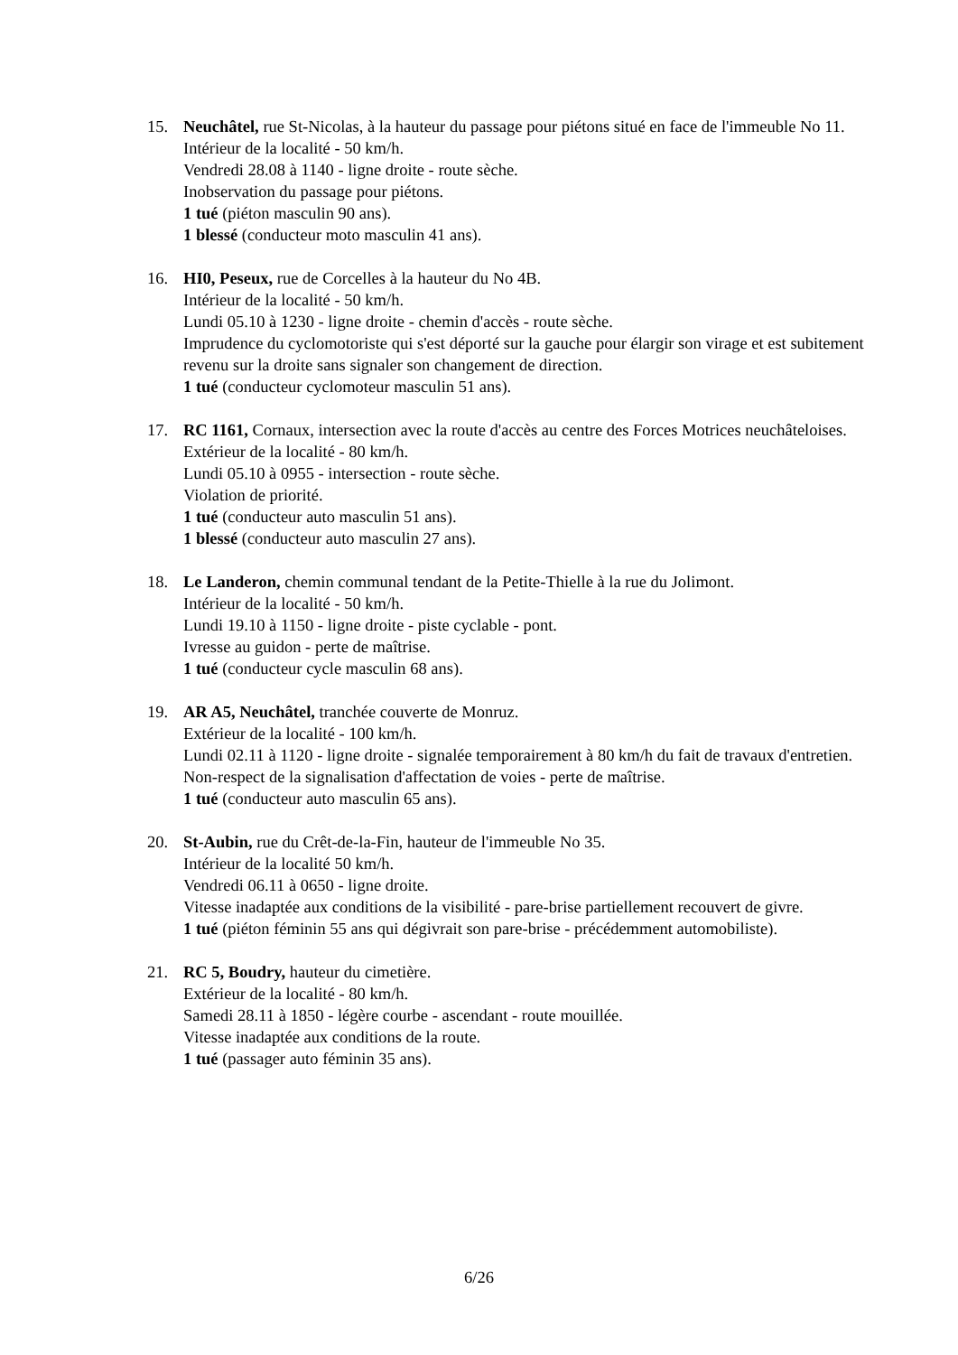15. Neuchâtel, rue St-Nicolas, à la hauteur du passage pour piétons situé en face de l'immeuble No 11.
Intérieur de la localité - 50 km/h.
Vendredi 28.08 à 1140 - ligne droite - route sèche.
Inobservation du passage pour piétons.
1 tué (piéton masculin 90 ans).
1 blessé (conducteur moto masculin 41 ans).
16. HI0, Peseux, rue de Corcelles à la hauteur du No 4B.
Intérieur de la localité - 50 km/h.
Lundi 05.10 à 1230 - ligne droite - chemin d'accès - route sèche.
Imprudence du cyclomotoriste qui s'est déporté sur la gauche pour élargir son virage et est subitement revenu sur la droite sans signaler son changement de direction.
1 tué (conducteur cyclomoteur masculin 51 ans).
17. RC 1161, Cornaux, intersection avec la route d'accès au centre des Forces Motrices neuchâteloises.
Extérieur de la localité - 80 km/h.
Lundi 05.10 à 0955 - intersection - route sèche.
Violation de priorité.
1 tué (conducteur auto masculin 51 ans).
1 blessé (conducteur auto masculin 27 ans).
18. Le Landeron, chemin communal tendant de la Petite-Thielle à la rue du Jolimont.
Intérieur de la localité - 50 km/h.
Lundi 19.10 à 1150 - ligne droite - piste cyclable - pont.
Ivresse au guidon - perte de maîtrise.
1 tué (conducteur cycle masculin 68 ans).
19. AR A5, Neuchâtel, tranchée couverte de Monruz.
Extérieur de la localité - 100 km/h.
Lundi 02.11 à 1120 - ligne droite - signalée temporairement à 80 km/h du fait de travaux d'entretien.
Non-respect de la signalisation d'affectation de voies - perte de maîtrise.
1 tué (conducteur auto masculin 65 ans).
20. St-Aubin, rue du Crêt-de-la-Fin, hauteur de l'immeuble No 35.
Intérieur de la localité 50 km/h.
Vendredi 06.11 à 0650 - ligne droite.
Vitesse inadaptée aux conditions de la visibilité - pare-brise partiellement recouvert de givre.
1 tué (piéton féminin 55 ans qui dégivrait son pare-brise - précédemment automobiliste).
21. RC 5, Boudry, hauteur du cimetière.
Extérieur de la localité - 80 km/h.
Samedi 28.11 à 1850 - légère courbe - ascendant - route mouillée.
Vitesse inadaptée aux conditions de la route.
1 tué (passager auto féminin 35 ans).
6/26